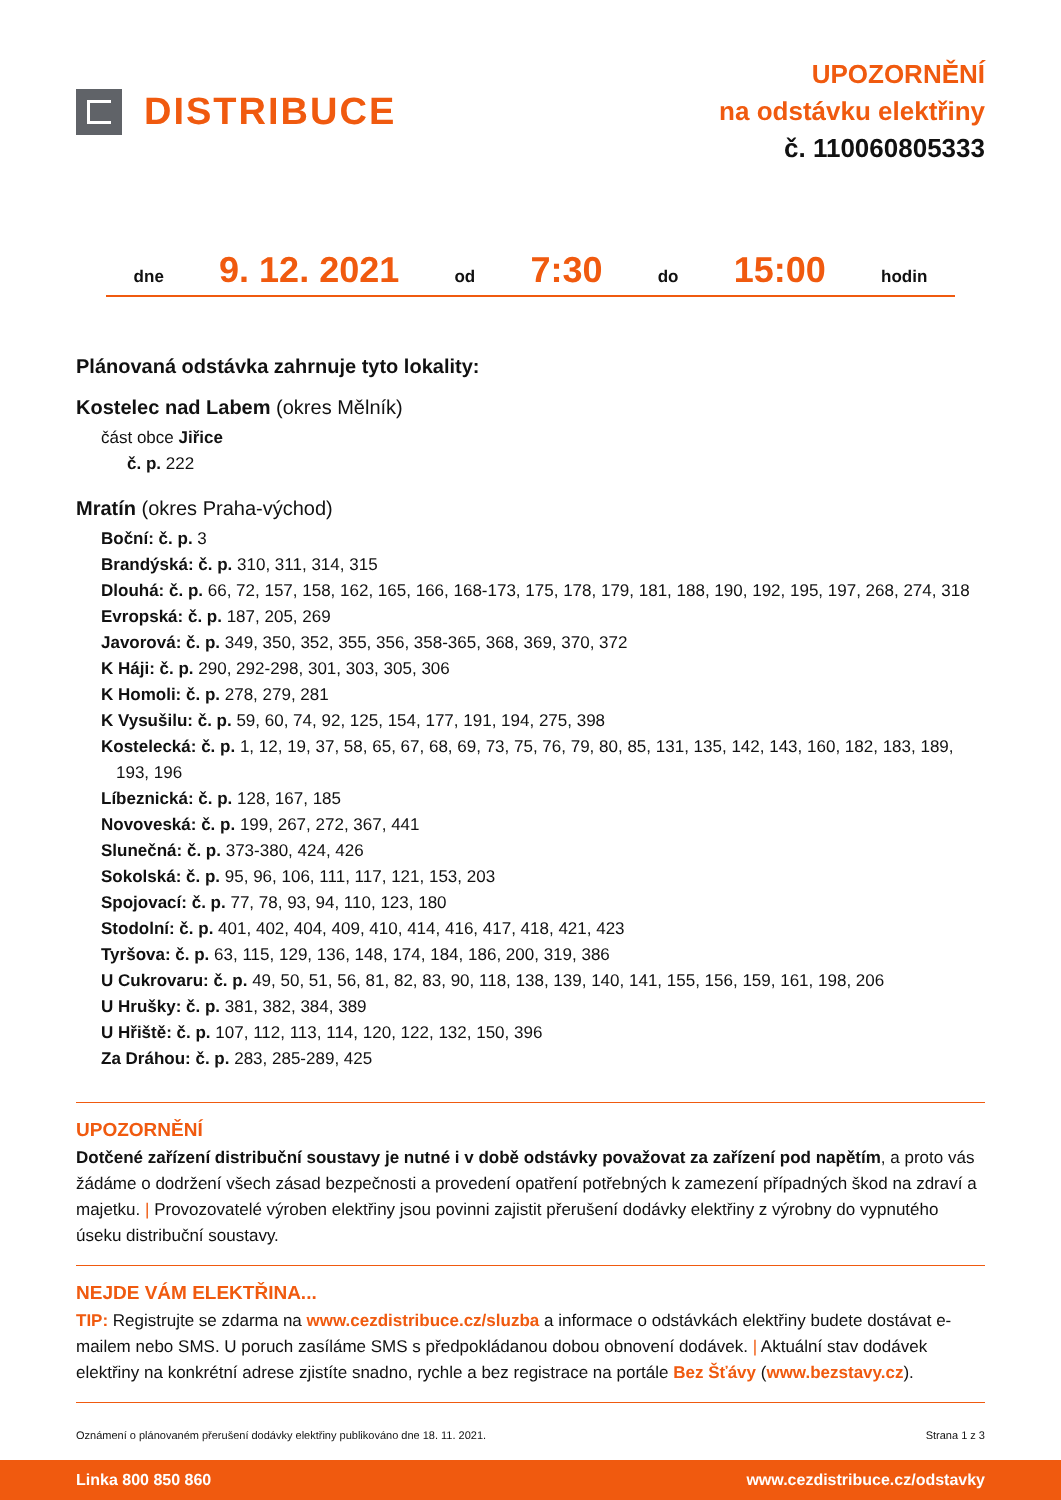DISTRIBUCE
UPOZORNĚNÍ
na odstávku elektřiny
č. 110060805333
dne 9. 12. 2021 od 7:30 do 15:00 hodin
Plánovaná odstávka zahrnuje tyto lokality:
Kostelec nad Labem (okres Mělník)
část obce Jiřice
č. p. 222
Mratín (okres Praha-východ)
Boční: č. p. 3
Brandýská: č. p. 310, 311, 314, 315
Dlouhá: č. p. 66, 72, 157, 158, 162, 165, 166, 168-173, 175, 178, 179, 181, 188, 190, 192, 195, 197, 268, 274, 318
Evropská: č. p. 187, 205, 269
Javorová: č. p. 349, 350, 352, 355, 356, 358-365, 368, 369, 370, 372
K Háji: č. p. 290, 292-298, 301, 303, 305, 306
K Homoli: č. p. 278, 279, 281
K Vysušilu: č. p. 59, 60, 74, 92, 125, 154, 177, 191, 194, 275, 398
Kostelecká: č. p. 1, 12, 19, 37, 58, 65, 67, 68, 69, 73, 75, 76, 79, 80, 85, 131, 135, 142, 143, 160, 182, 183, 189, 193, 196
Líbeznická: č. p. 128, 167, 185
Novoveská: č. p. 199, 267, 272, 367, 441
Slunečná: č. p. 373-380, 424, 426
Sokolská: č. p. 95, 96, 106, 111, 117, 121, 153, 203
Spojovací: č. p. 77, 78, 93, 94, 110, 123, 180
Stodolní: č. p. 401, 402, 404, 409, 410, 414, 416, 417, 418, 421, 423
Tyršova: č. p. 63, 115, 129, 136, 148, 174, 184, 186, 200, 319, 386
U Cukrovaru: č. p. 49, 50, 51, 56, 81, 82, 83, 90, 118, 138, 139, 140, 141, 155, 156, 159, 161, 198, 206
U Hrušky: č. p. 381, 382, 384, 389
U Hřiště: č. p. 107, 112, 113, 114, 120, 122, 132, 150, 396
Za Dráhou: č. p. 283, 285-289, 425
UPOZORNĚNÍ
Dotčené zařízení distribuční soustavy je nutné i v době odstávky považovat za zařízení pod napětím, a proto vás žádáme o dodržení všech zásad bezpečnosti a provedení opatření potřebných k zamezení případných škod na zdraví a majetku. | Provozovatelé výroben elektřiny jsou povinni zajistit přerušení dodávky elektřiny z výrobny do vypnutého úseku distribuční soustavy.
NEJDE VÁM ELEKTŘINA...
TIP: Registrujte se zdarma na www.cezdistribuce.cz/sluzba a informace o odstávkách elektřiny budete dostávat e-mailem nebo SMS. U poruch zasíláme SMS s předpokládanou dobou obnovení dodávek. | Aktuální stav dodávek elektřiny na konkrétní adrese zjistíte snadno, rychle a bez registrace na portále Bez Šťávy (www.bezstavy.cz).
Oznámení o plánovaném přerušení dodávky elektřiny publikováno dne 18. 11. 2021. Strana 1 z 3
Linka 800 850 860 www.cezdistribuce.cz/odstavky